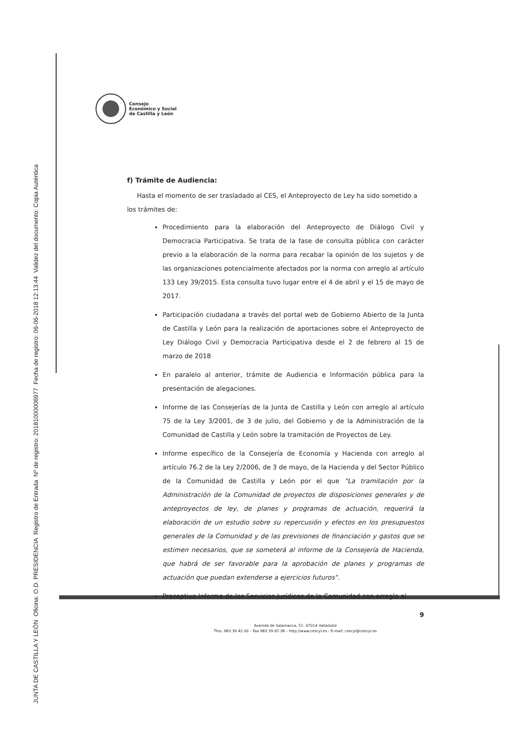JUNTA DE CASTILLA Y LEÓN Oficina: O.D. PRESIDENCIA Registro de Entrada Nº de registro: 20181000006977 Fecha de registro: 06-06-2018 12:13:44 Validez del documento: Copia Auténtica
Consejo
Económico y Social
de Castilla y León
f) Trámite de Audiencia:
Hasta el momento de ser trasladado al CES, el Anteproyecto de Ley ha sido sometido a los trámites de:
Procedimiento para la elaboración del Anteproyecto de Diálogo Civil y Democracia Participativa. Se trata de la fase de consulta pública con carácter previo a la elaboración de la norma para recabar la opinión de los sujetos y de las organizaciones potencialmente afectados por la norma con arreglo al artículo 133 Ley 39/2015. Esta consulta tuvo lugar entre el 4 de abril y el 15 de mayo de 2017.
Participación ciudadana a través del portal web de Gobierno Abierto de la Junta de Castilla y León para la realización de aportaciones sobre el Anteproyecto de Ley Diálogo Civil y Democracia Participativa desde el 2 de febrero al 15 de marzo de 2018
En paralelo al anterior, trámite de Audiencia e Información pública para la presentación de alegaciones.
Informe de las Consejerías de la Junta de Castilla y León con arreglo al artículo 75 de la Ley 3/2001, de 3 de julio, del Gobierno y de la Administración de la Comunidad de Castilla y León sobre la tramitación de Proyectos de Ley.
Informe específico de la Consejería de Economía y Hacienda con arreglo al artículo 76.2 de la Ley 2/2006, de 3 de mayo, de la Hacienda y del Sector Público de la Comunidad de Castilla y León por el que "La tramitación por la Administración de la Comunidad de proyectos de disposiciones generales y de anteproyectos de ley, de planes y programas de actuación, requerirá la elaboración de un estudio sobre su repercusión y efectos en los presupuestos generales de la Comunidad y de las previsiones de financiación y gastos que se estimen necesarios, que se someterá al informe de la Consejería de Hacienda, que habrá de ser favorable para la aprobación de planes y programas de actuación que puedan extenderse a ejercicios futuros".
Preceptivo Informe de los Servicios Jurídicos de la Comunidad con arreglo al
9
Avenida de Salamanca, 51- 47014 Valladolid
Tlno. 983 39 42 00 – Fax 983 39 65 38 – http://www.cescyl.es - E-mail: cescyl@cescyl.es